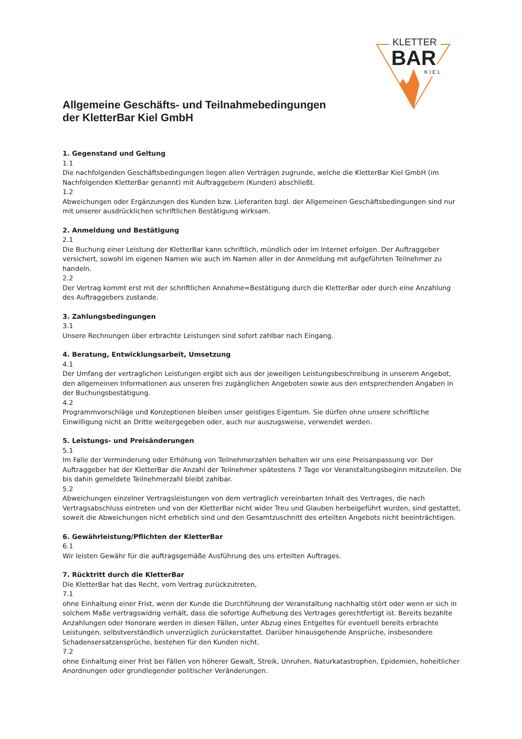KLETTER
BAR
K I E L
Allgemeine Geschäfts- und Teilnahmebedingungen
der KletterBar Kiel GmbH
1. Gegenstand und Geltung
1.1
Die nachfolgenden Geschäftsbedingungen liegen allen Verträgen zugrunde, welche die KletterBar Kiel GmbH (im Nachfolgenden KletterBar genannt) mit Auftraggebern (Kunden) abschließt.
1.2
Abweichungen oder Ergänzungen des Kunden bzw. Lieferanten bzgl. der Allgemeinen Geschäftsbedingungen sind nur mit unserer ausdrücklichen schriftlichen Bestätigung wirksam.
2. Anmeldung und Bestätigung
2.1
Die Buchung einer Leistung der KletterBar kann schriftlich, mündlich oder im Internet erfolgen. Der Auftraggeber versichert, sowohl im eigenen Namen wie auch im Namen aller in der Anmeldung mit aufgeführten Teilnehmer zu handeln.
2.2
Der Vertrag kommt erst mit der schriftlichen Annahme=Bestätigung durch die KletterBar oder durch eine Anzahlung des Auftraggebers zustande.
3. Zahlungsbedingungen
3.1
Unsere Rechnungen über erbrachte Leistungen sind sofort zahlbar nach Eingang.
4. Beratung, Entwicklungsarbeit, Umsetzung
4.1
Der Umfang der vertraglichen Leistungen ergibt sich aus der jeweiligen Leistungsbeschreibung in unserem Angebot, den allgemeinen Informationen aus unseren frei zugänglichen Angeboten sowie aus den entsprechenden Angaben in der Buchungsbestätigung.
4.2
Programmvorschläge und Konzeptionen bleiben unser geistiges Eigentum. Sie dürfen ohne unsere schriftliche Einwilligung nicht an Dritte weitergegeben oder, auch nur auszugsweise, verwendet werden.
5. Leistungs- und Preisänderungen
5.1
Im Falle der Verminderung oder Erhöhung von Teilnehmerzahlen behalten wir uns eine Preisanpassung vor. Der Auftraggeber hat der KletterBar die Anzahl der Teilnehmer spätestens 7 Tage vor Veranstaltungsbeginn mitzuteilen. Die bis dahin gemeldete Teilnehmerzahl bleibt zahlbar.
5.2
Abweichungen einzelner Vertragsleistungen von dem vertraglich vereinbarten Inhalt des Vertrages, die nach Vertragsabschluss eintreten und von der KletterBar nicht wider Treu und Glauben herbeigeführt wurden, sind gestattet, soweit die Abweichungen nicht erheblich sind und den Gesamtzuschnitt des erteilten Angebots nicht beeinträchtigen.
6. Gewährleistung/Pflichten der KletterBar
6.1
Wir leisten Gewähr für die auftragsgemäße Ausführung des uns erteilten Auftrages.
7. Rücktritt durch die KletterBar
Die KletterBar hat das Recht, vom Vertrag zurückzutreten,
7.1
ohne Einhaltung einer Frist, wenn der Kunde die Durchführung der Veranstaltung nachhaltig stört oder wenn er sich in solchem Maße vertragswidrig verhält, dass die sofortige Aufhebung des Vertrages gerechtfertigt ist. Bereits bezahlte Anzahlungen oder Honorare werden in diesen Fällen, unter Abzug eines Entgeltes für eventuell bereits erbrachte Leistungen, selbstverständlich unverzüglich zurückerstattet. Darüber hinausgehende Ansprüche, insbesondere Schadensersatzansprüche, bestehen für den Kunden nicht.
7.2
ohne Einhaltung einer Frist bei Fällen von höherer Gewalt, Streik, Unruhen, Naturkatastrophen, Epidemien, hoheitlicher Anordnungen oder grundlegender politischer Veränderungen.